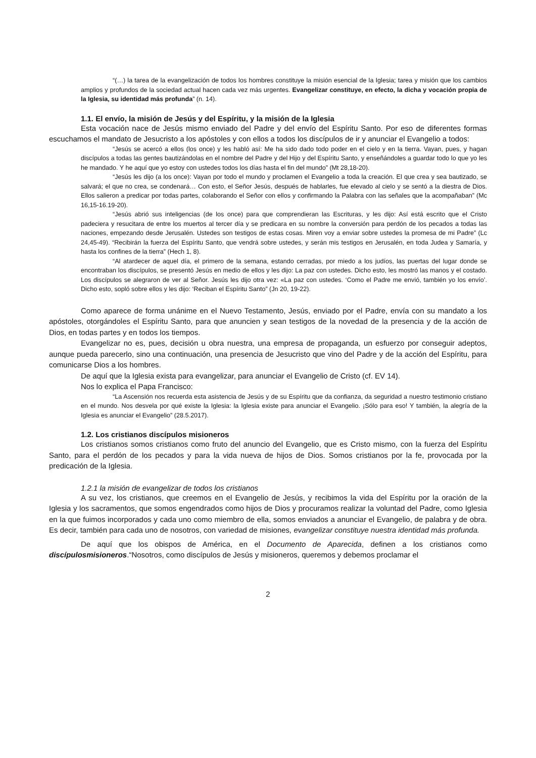“(…) la tarea de la evangelización de todos los hombres constituye la misión esencial de la Iglesia; tarea y misión que los cambios amplios y profundos de la sociedad actual hacen cada vez más urgentes. Evangelizar constituye, en efecto, la dicha y vocación propia de la Iglesia, su identidad más profunda” (n. 14).
1.1. El envío, la misión de Jesús y del Espíritu, y la misión de la Iglesia
Esta vocación nace de Jesús mismo enviado del Padre y del envío del Espíritu Santo. Por eso de diferentes formas escuchamos el mandato de Jesucristo a los apóstoles y con ellos a todos los discípulos de ir y anunciar el Evangelio a todos:
“Jesús se acercó a ellos (los once) y les habló así: Me ha sido dado todo poder en el cielo y en la tierra. Vayan, pues, y hagan discípulos a todas las gentes bautizándolas en el nombre del Padre y del Hijo y del Espíritu Santo, y enseñándoles a guardar todo lo que yo les he mandado. Y he aquí que yo estoy con ustedes todos los días hasta el fin del mundo” (Mt 28,18-20).
“Jesús les dijo (a los once): Vayan por todo el mundo y proclamen el Evangelio a toda la creación. El que crea y sea bautizado, se salvará; el que no crea, se condenará… Con esto, el Señor Jesús, después de hablarles, fue elevado al cielo y se sentó a la diestra de Dios. Ellos salieron a predicar por todas partes, colaborando el Señor con ellos y confirmando la Palabra con las señales que la acompañaban” (Mc 16,15-16.19-20).
“Jesús abrió sus inteligencias (de los once) para que comprendieran las Escrituras, y les dijo: Así está escrito que el Cristo padeciera y resucitara de entre los muertos al tercer día y se predicara en su nombre la conversión para perdón de los pecados a todas las naciones, empezando desde Jerusalén. Ustedes son testigos de estas cosas. Miren voy a enviar sobre ustedes la promesa de mi Padre” (Lc 24,45-49). “Recibirán la fuerza del Espíritu Santo, que vendrá sobre ustedes, y serán mis testigos en Jerusalén, en toda Judea y Samaría, y hasta los confines de la tierra” (Hech 1, 8).
“Al atardecer de aquel día, el primero de la semana, estando cerradas, por miedo a los judíos, las puertas del lugar donde se encontraban los discípulos, se presentó Jesús en medio de ellos y les dijo: La paz con ustedes. Dicho esto, les mostró las manos y el costado. Los discípulos se alegraron de ver al Señor. Jesús les dijo otra vez: «La paz con ustedes. ‘Como el Padre me envió, también yo los envío’. Dicho esto, sopló sobre ellos y les dijo: ‘Reciban el Espíritu Santo” (Jn 20, 19-22).
Como aparece de forma unánime en el Nuevo Testamento, Jesús, enviado por el Padre, envía con su mandato a los apóstoles, otorgándoles el Espíritu Santo, para que anuncien y sean testigos de la novedad de la presencia y de la acción de Dios, en todas partes y en todos los tiempos.
Evangelizar no es, pues, decisión u obra nuestra, una empresa de propaganda, un esfuerzo por conseguir adeptos, aunque pueda parecerlo, sino una continuación, una presencia de Jesucristo que vino del Padre y de la acción del Espíritu, para comunicarse Dios a los hombres.
De aquí que la Iglesia exista para evangelizar, para anunciar el Evangelio de Cristo (cf. EV 14).
Nos lo explica el Papa Francisco:
“La Ascensión nos recuerda esta asistencia de Jesús y de su Espíritu que da confianza, da seguridad a nuestro testimonio cristiano en el mundo. Nos desvela por qué existe la Iglesia: la Iglesia existe para anunciar el Evangelio. ¡Sólo para eso! Y también, la alegría de la Iglesia es anunciar el Evangelio” (28.5.2017).
1.2. Los cristianos discípulos misioneros
Los cristianos somos cristianos como fruto del anuncio del Evangelio, que es Cristo mismo, con la fuerza del Espíritu Santo, para el perdón de los pecados y para la vida nueva de hijos de Dios. Somos cristianos por la fe, provocada por la predicación de la Iglesia.
1.2.1 la misión de evangelizar de todos los cristianos
A su vez, los cristianos, que creemos en el Evangelio de Jesús, y recibimos la vida del Espíritu por la oración de la Iglesia y los sacramentos, que somos engendrados como hijos de Dios y procuramos realizar la voluntad del Padre, como Iglesia en la que fuimos incorporados y cada uno como miembro de ella, somos enviados a anunciar el Evangelio, de palabra y de obra. Es decir, también para cada uno de nosotros, con variedad de misiones, evangelizar constituye nuestra identidad más profunda.
De aquí que los obispos de América, en el Documento de Aparecida, definen a los cristianos como discípulosmisioneros.“Nosotros, como discípulos de Jesús y misioneros, queremos y debemos proclamar el
2